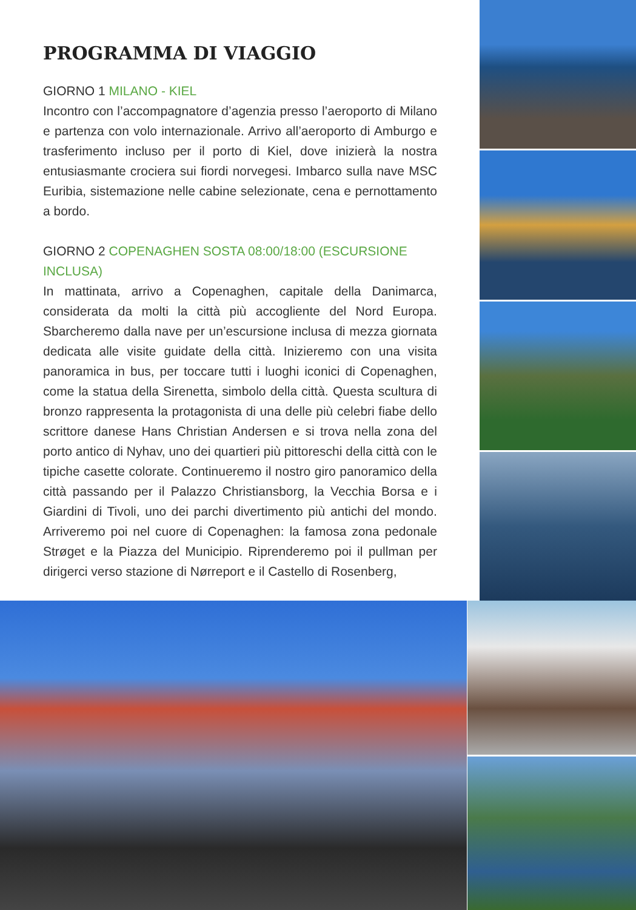PROGRAMMA DI VIAGGIO
GIORNO 1 MILANO - KIEL
Incontro con l’accompagnatore d’agenzia presso l’aeroporto di Milano e partenza con volo internazionale. Arrivo all’aeroporto di Amburgo e trasferimento incluso per il porto di Kiel, dove inizierà la nostra entusiasmante crociera sui fiordi norvegesi. Imbarco sulla nave MSC Euribia, sistemazione nelle cabine selezionate, cena e pernottamento a bordo.
GIORNO 2 COPENAGHEN SOSTA 08:00/18:00 (ESCURSIONE INCLUSA)
In mattinata, arrivo a Copenaghen, capitale della Danimarca, considerata da molti la città più accogliente del Nord Europa. Sbarcheremo dalla nave per un’escursione inclusa di mezza giornata dedicata alle visite guidate della città. Inizieremo con una visita panoramica in bus, per toccare tutti i luoghi iconici di Copenaghen, come la statua della Sirenetta, simbolo della città. Questa scultura di bronzo rappresenta la protagonista di una delle più celebri fiabe dello scrittore danese Hans Christian Andersen e si trova nella zona del porto antico di Nyhav, uno dei quartieri più pittoreschi della città con le tipiche casette colorate. Continueremo il nostro giro panoramico della città passando per il Palazzo Christiansborg, la Vecchia Borsa e i Giardini di Tivoli, uno dei parchi divertimento più antichi del mondo. Arriveremo poi nel cuore di Copenaghen: la famosa zona pedonale Strøget e la Piazza del Municipio. Riprenderemo poi il pullman per dirigerci verso stazione di Nørreport e il Castello di Rosenberg,